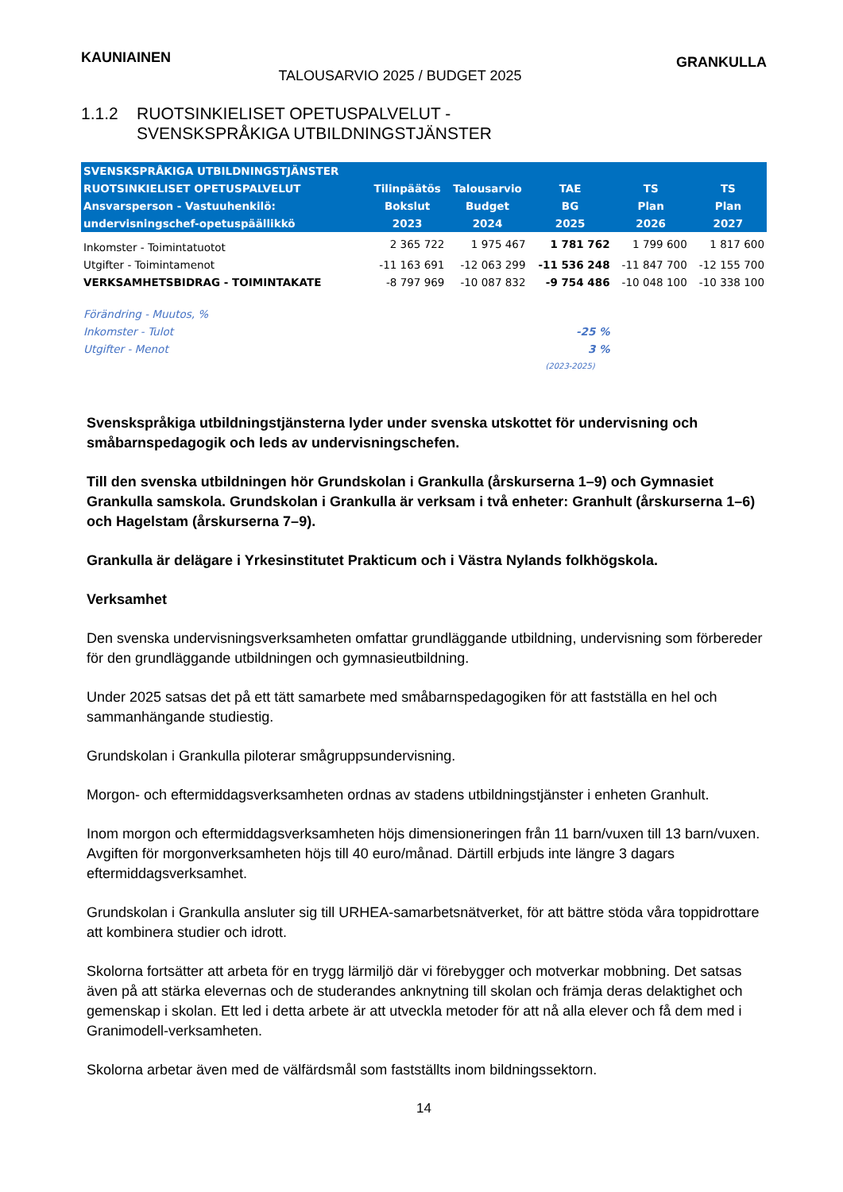KAUNIAINEN GRANKULLA
TALOUSARVIO 2025 / BUDGET 2025
1.1.2 RUOTSINKIELISET OPETUSPALVELUT -
SVENSKSPRÅKIGA UTBILDNINGSTJÄNSTER
| SVENSKSPRÅKIGA UTBILDNINGSTJÄNSTER | | | | | |
| --- | --- | --- | --- | --- | --- |
| RUOTSINKIELISET OPETUSPALVELUT | Tilinpäätös | Talousarvio | TAE | TS | TS |
| Ansvarsperson - Vastuuhenkilö: | Bokslut | Budget | BG | Plan | Plan |
| undervisningschef-opetuspäällikkö | 2023 | 2024 | 2025 | 2026 | 2027 |
| Inkomster - Toimintatuotot | 2 365 722 | 1 975 467 | 1 781 762 | 1 799 600 | 1 817 600 |
| Utgifter - Toimintamenot | -11 163 691 | -12 063 299 | -11 536 248 | -11 847 700 | -12 155 700 |
| VERKSAMHETSBIDRAG - TOIMINTAKATE | -8 797 969 | -10 087 832 | -9 754 486 | -10 048 100 | -10 338 100 |
| Förändring - Muutos, % | | | | | |
| Inkomster - Tulot | | | -25 % | | |
| Utgifter - Menot | | | 3 % | | |
| | | | (2023-2025) | | |
Svenskspråkiga utbildningstjänsterna lyder under svenska utskottet för undervisning och småbarnspedagogik och leds av undervisningschefen.
Till den svenska utbildningen hör Grundskolan i Grankulla (årskurserna 1–9) och Gymnasiet Grankulla samskola. Grundskolan i Grankulla är verksam i två enheter: Granhult (årskurserna 1–6) och Hagelstam (årskurserna 7–9).
Grankulla är delägare i Yrkesinstitutet Prakticum och i Västra Nylands folkhögskola.
Verksamhet
Den svenska undervisningsverksamheten omfattar grundläggande utbildning, undervisning som förbereder för den grundläggande utbildningen och gymnasieutbildning.
Under 2025 satsas det på ett tätt samarbete med småbarnspedagogiken för att fastställa en hel och sammanhängande studiestig.
Grundskolan i Grankulla piloterar smågruppsundervisning.
Morgon- och eftermiddagsverksamheten ordnas av stadens utbildningstjänster i enheten Granhult.
Inom morgon och eftermiddagsverksamheten höjs dimensioneringen från 11 barn/vuxen till 13 barn/vuxen. Avgiften för morgonverksamheten höjs till 40 euro/månad. Därtill erbjuds inte längre 3 dagars eftermiddagsverksamhet.
Grundskolan i Grankulla ansluter sig till URHEA-samarbetsnätverket, för att bättre stöda våra toppidrottare att kombinera studier och idrott.
Skolorna fortsätter att arbeta för en trygg lärmiljö där vi förebygger och motverkar mobbning. Det satsas även på att stärka elevernas och de studerandes anknytning till skolan och främja deras delaktighet och gemenskap i skolan. Ett led i detta arbete är att utveckla metoder för att nå alla elever och få dem med i Granimodell-verksamheten.
Skolorna arbetar även med de välfärdsmål som fastställts inom bildningssektorn.
14